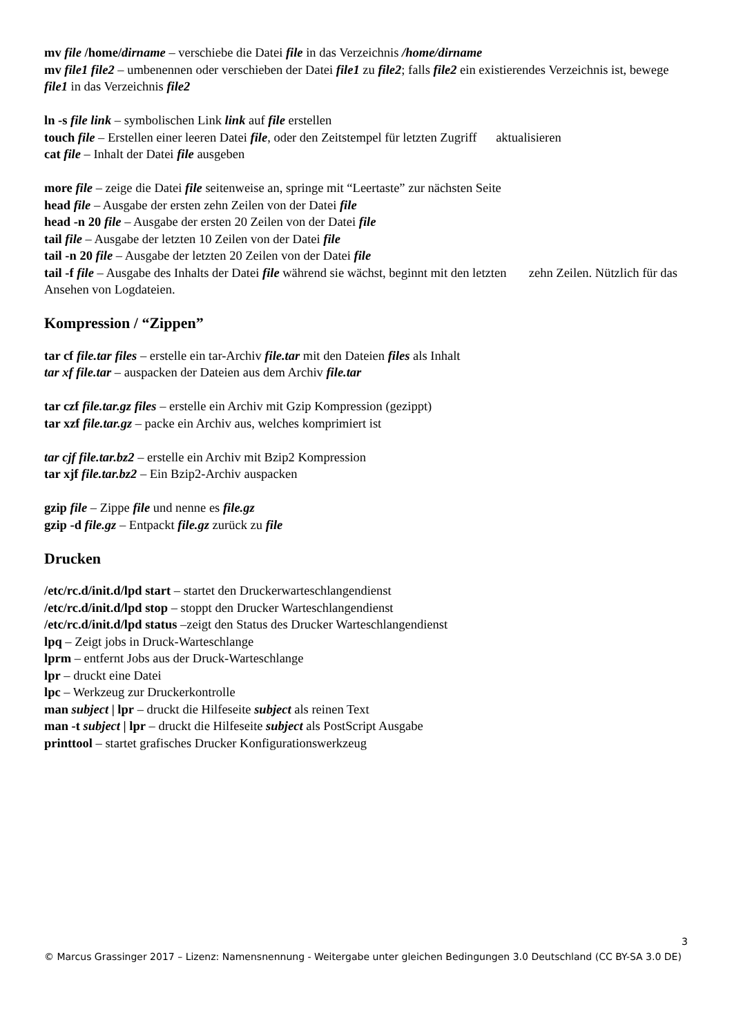mv file /home/dirname – verschiebe die Datei file in das Verzeichnis /home/dirname
mv file1 file2 – umbenennen oder verschieben der Datei file1 zu file2; falls file2 ein existierendes Verzeichnis ist, bewege file1 in das Verzeichnis file2
ln -s file link – symbolischen Link link auf file erstellen
touch file – Erstellen einer leeren Datei file, oder den Zeitstempel für letzten Zugriff aktualisieren
cat file – Inhalt der Datei file ausgeben
more file – zeige die Datei file seitenweise an, springe mit “Leertaste” zur nächsten Seite
head file – Ausgabe der ersten zehn Zeilen von der Datei file
head -n 20 file – Ausgabe der ersten 20 Zeilen von der Datei file
tail file – Ausgabe der letzten 10 Zeilen von der Datei file
tail -n 20 file – Ausgabe der letzten 20 Zeilen von der Datei file
tail -f file – Ausgabe des Inhalts der Datei file während sie wächst, beginnt mit den letzten zehn Zeilen. Nützlich für das Ansehen von Logdateien.
Kompression / “Zippen”
tar cf file.tar files – erstelle ein tar-Archiv file.tar mit den Dateien files als Inhalt
tar xf file.tar – auspacken der Dateien aus dem Archiv file.tar
tar czf file.tar.gz files – erstelle ein Archiv mit Gzip Kompression (gezippt)
tar xzf file.tar.gz – packe ein Archiv aus, welches komprimiert ist
tar cjf file.tar.bz2 – erstelle ein Archiv mit Bzip2 Kompression
tar xjf file.tar.bz2 – Ein Bzip2-Archiv auspacken
gzip file – Zippe file und nenne es file.gz
gzip -d file.gz – Entpackt file.gz zurück zu file
Drucken
/etc/rc.d/init.d/lpd start – startet den Druckerwarteschlangendienst
/etc/rc.d/init.d/lpd stop – stoppt den Drucker Warteschlangendienst
/etc/rc.d/init.d/lpd status –zeigt den Status des Drucker Warteschlangendienst
lpq – Zeigt jobs in Druck-Warteschlange
lprm – entfernt Jobs aus der Druck-Warteschlange
lpr – druckt eine Datei
lpc – Werkzeug zur Druckerkontrolle
man subject | lpr – druckt die Hilfeseite subject als reinen Text
man -t subject | lpr – druckt die Hilfeseite subject als PostScript Ausgabe
printtool – startet grafisches Drucker Konfigurationswerkzeug
3
© Marcus Grassinger 2017 – Lizenz: Namensnennung - Weitergabe unter gleichen Bedingungen 3.0 Deutschland (CC BY-SA 3.0 DE)